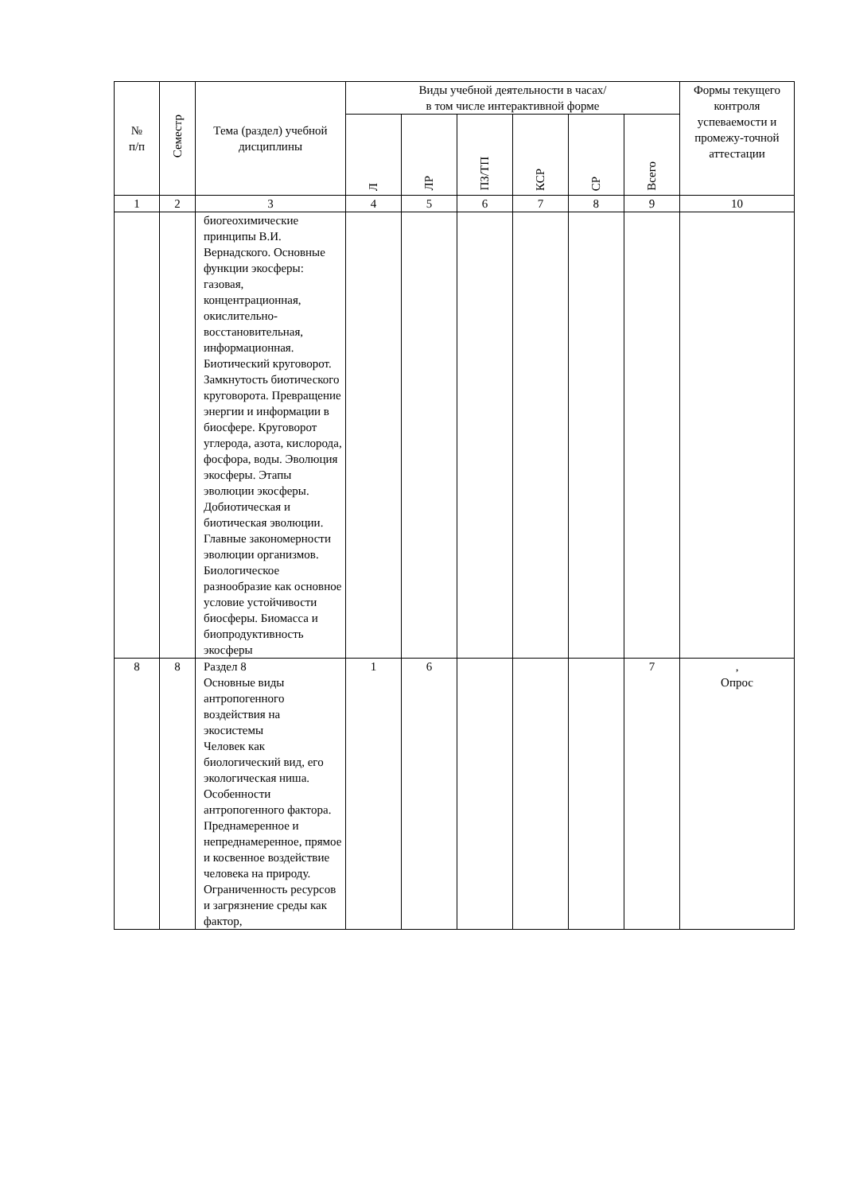| № п/п | Семестр | Тема (раздел) учебной дисциплины | Виды учебной деятельности в часах/ в том числе интерактивной форме | | | | | | Формы текущего контроля успеваемости и промежу-точной аттестации |
| --- | --- | --- | --- | --- | --- | --- | --- | --- | --- |
| | | | Л | ЛР | ПЗ/ТП | КСР | СР | Всего | |
| 1 | 2 | 3 | 4 | 5 | 6 | 7 | 8 | 9 | 10 |
| | | биогеохимические принципы В.И. Вернадского. Основные функции экосферы: газовая, концентрационная, окислительно-восстановительная, информационная. Биотический круговорот. Замкнутость биотического круговорота. Превращение энергии и информации в биосфере. Круговорот углерода, азота, кислорода, фосфора, воды. Эволюция экосферы. Этапы эволюции экосферы. Добиотическая и биотическая эволюции. Главные закономерности эволюции организмов. Биологическое разнообразие как основное условие устойчивости биосферы. Биомасса и биопродуктивность экосферы | | | | | | | |
| 8 | 8 | Раздел 8 Основные виды антропогенного воздействия на экосистемы Человек как биологический вид, его экологическая ниша. Особенности антропогенного фактора. Преднамеренное и непреднамеренное, прямое и косвенное воздействие человека на природу. Ограниченность ресурсов и загрязнение среды как фактор, | 1 | 6 | | | | 7 | , Опрос |